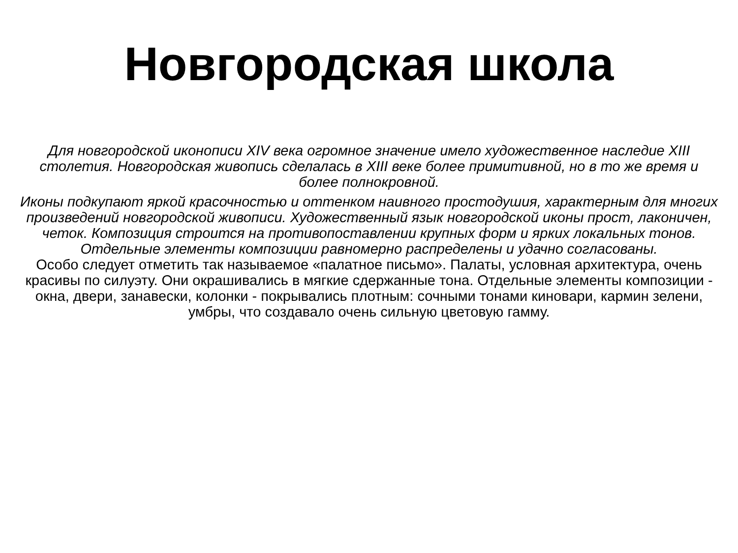Новгородская школа
Для новгородской иконописи XIV века огромное значение имело художественное наследие XIII столетия. Новгородская живопись сделалась в XIII веке более примитивной, но в то же время и более полнокровной.
Иконы подкупают яркой красочностью и оттенком наивного простодушия, характерным для многих произведений новгородской живописи. Художественный язык новгородской иконы прост, лаконичен, четок. Композиция строится на противопоставлении крупных форм и ярких локальных тонов. Отдельные элементы композиции равномерно распределены и удачно согласованы.
Особо следует отметить так называемое «палатное письмо». Палаты, условная архитектура, очень красивы по силуэту. Они окрашивались в мягкие сдержанные тона. Отдельные элементы композиции - окна, двери, занавески, колонки - покрывались плотным: сочными тонами киновари, кармин зелени, умбры, что создавало очень сильную цветовую гамму.